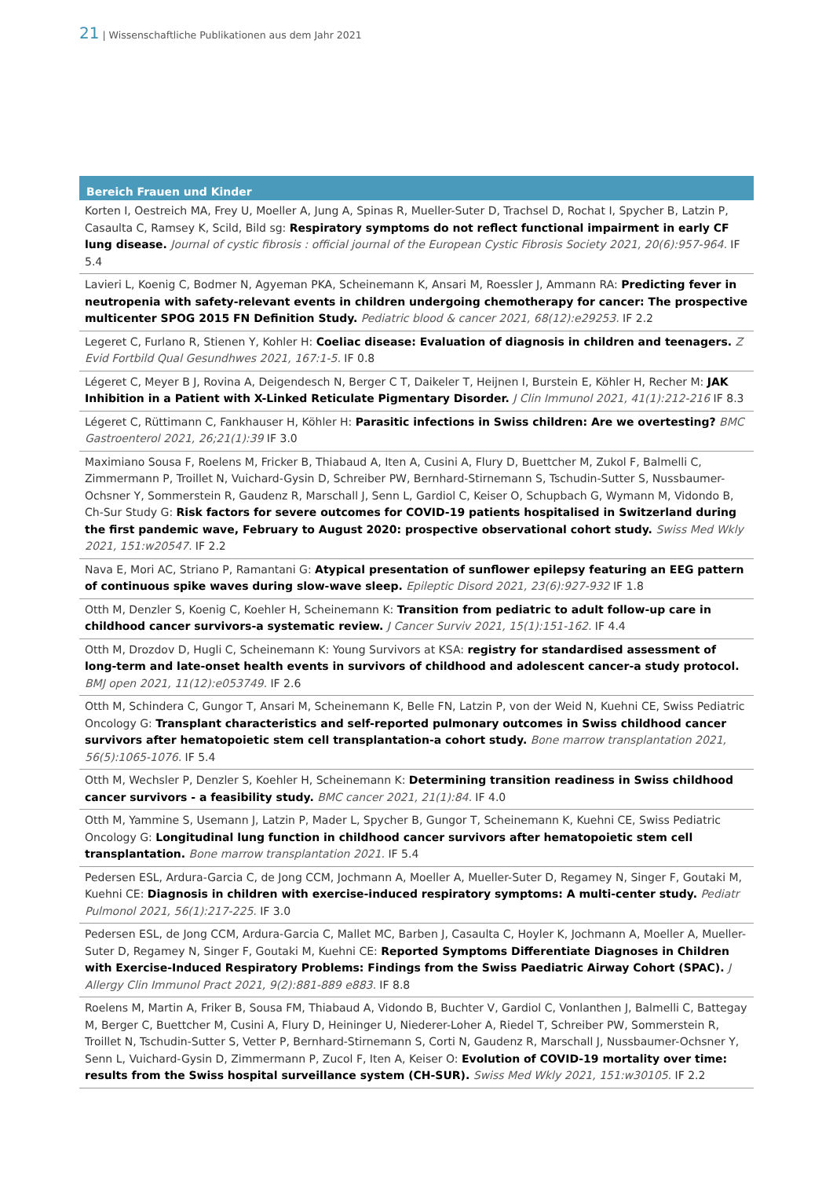21 | Wissenschaftliche Publikationen aus dem Jahr 2021
Bereich Frauen und Kinder
Korten I, Oestreich MA, Frey U, Moeller A, Jung A, Spinas R, Mueller-Suter D, Trachsel D, Rochat I, Spycher B, Latzin P, Casaulta C, Ramsey K, Scild, Bild sg: Respiratory symptoms do not reflect functional impairment in early CF lung disease. Journal of cystic fibrosis : official journal of the European Cystic Fibrosis Society 2021, 20(6):957-964. IF 5.4
Lavieri L, Koenig C, Bodmer N, Agyeman PKA, Scheinemann K, Ansari M, Roessler J, Ammann RA: Predicting fever in neutropenia with safety-relevant events in children undergoing chemotherapy for cancer: The prospective multicenter SPOG 2015 FN Definition Study. Pediatric blood & cancer 2021, 68(12):e29253. IF 2.2
Legeret C, Furlano R, Stienen Y, Kohler H: Coeliac disease: Evaluation of diagnosis in children and teenagers. Z Evid Fortbild Qual Gesundhwes 2021, 167:1-5. IF 0.8
Légeret C, Meyer B J, Rovina A, Deigendesch N, Berger C T, Daikeler T, Heijnen I, Burstein E, Köhler H, Recher M: JAK Inhibition in a Patient with X-Linked Reticulate Pigmentary Disorder. J Clin Immunol 2021, 41(1):212-216 IF 8.3
Légeret C, Rüttimann C, Fankhauser H, Köhler H: Parasitic infections in Swiss children: Are we overtesting? BMC Gastroenterol 2021, 26;21(1):39 IF 3.0
Maximiano Sousa F, Roelens M, Fricker B, Thiabaud A, Iten A, Cusini A, Flury D, Buettcher M, Zukol F, Balmelli C, Zimmermann P, Troillet N, Vuichard-Gysin D, Schreiber PW, Bernhard-Stirnemann S, Tschudin-Sutter S, Nussbaumer-Ochsner Y, Sommerstein R, Gaudenz R, Marschall J, Senn L, Gardiol C, Keiser O, Schupbach G, Wymann M, Vidondo B, Ch-Sur Study G: Risk factors for severe outcomes for COVID-19 patients hospitalised in Switzerland during the first pandemic wave, February to August 2020: prospective observational cohort study. Swiss Med Wkly 2021, 151:w20547. IF 2.2
Nava E, Mori AC, Striano P, Ramantani G: Atypical presentation of sunflower epilepsy featuring an EEG pattern of continuous spike waves during slow-wave sleep. Epileptic Disord 2021, 23(6):927-932 IF 1.8
Otth M, Denzler S, Koenig C, Koehler H, Scheinemann K: Transition from pediatric to adult follow-up care in childhood cancer survivors-a systematic review. J Cancer Surviv 2021, 15(1):151-162. IF 4.4
Otth M, Drozdov D, Hugli C, Scheinemann K: Young Survivors at KSA: registry for standardised assessment of long-term and late-onset health events in survivors of childhood and adolescent cancer-a study protocol. BMJ open 2021, 11(12):e053749. IF 2.6
Otth M, Schindera C, Gungor T, Ansari M, Scheinemann K, Belle FN, Latzin P, von der Weid N, Kuehni CE, Swiss Pediatric Oncology G: Transplant characteristics and self-reported pulmonary outcomes in Swiss childhood cancer survivors after hematopoietic stem cell transplantation-a cohort study. Bone marrow transplantation 2021, 56(5):1065-1076. IF 5.4
Otth M, Wechsler P, Denzler S, Koehler H, Scheinemann K: Determining transition readiness in Swiss childhood cancer survivors - a feasibility study. BMC cancer 2021, 21(1):84. IF 4.0
Otth M, Yammine S, Usemann J, Latzin P, Mader L, Spycher B, Gungor T, Scheinemann K, Kuehni CE, Swiss Pediatric Oncology G: Longitudinal lung function in childhood cancer survivors after hematopoietic stem cell transplantation. Bone marrow transplantation 2021. IF 5.4
Pedersen ESL, Ardura-Garcia C, de Jong CCM, Jochmann A, Moeller A, Mueller-Suter D, Regamey N, Singer F, Goutaki M, Kuehni CE: Diagnosis in children with exercise-induced respiratory symptoms: A multi-center study. Pediatr Pulmonol 2021, 56(1):217-225. IF 3.0
Pedersen ESL, de Jong CCM, Ardura-Garcia C, Mallet MC, Barben J, Casaulta C, Hoyler K, Jochmann A, Moeller A, Mueller-Suter D, Regamey N, Singer F, Goutaki M, Kuehni CE: Reported Symptoms Differentiate Diagnoses in Children with Exercise-Induced Respiratory Problems: Findings from the Swiss Paediatric Airway Cohort (SPAC). J Allergy Clin Immunol Pract 2021, 9(2):881-889 e883. IF 8.8
Roelens M, Martin A, Friker B, Sousa FM, Thiabaud A, Vidondo B, Buchter V, Gardiol C, Vonlanthen J, Balmelli C, Battegay M, Berger C, Buettcher M, Cusini A, Flury D, Heininger U, Niederer-Loher A, Riedel T, Schreiber PW, Sommerstein R, Troillet N, Tschudin-Sutter S, Vetter P, Bernhard-Stirnemann S, Corti N, Gaudenz R, Marschall J, Nussbaumer-Ochsner Y, Senn L, Vuichard-Gysin D, Zimmermann P, Zucol F, Iten A, Keiser O: Evolution of COVID-19 mortality over time: results from the Swiss hospital surveillance system (CH-SUR). Swiss Med Wkly 2021, 151:w30105. IF 2.2